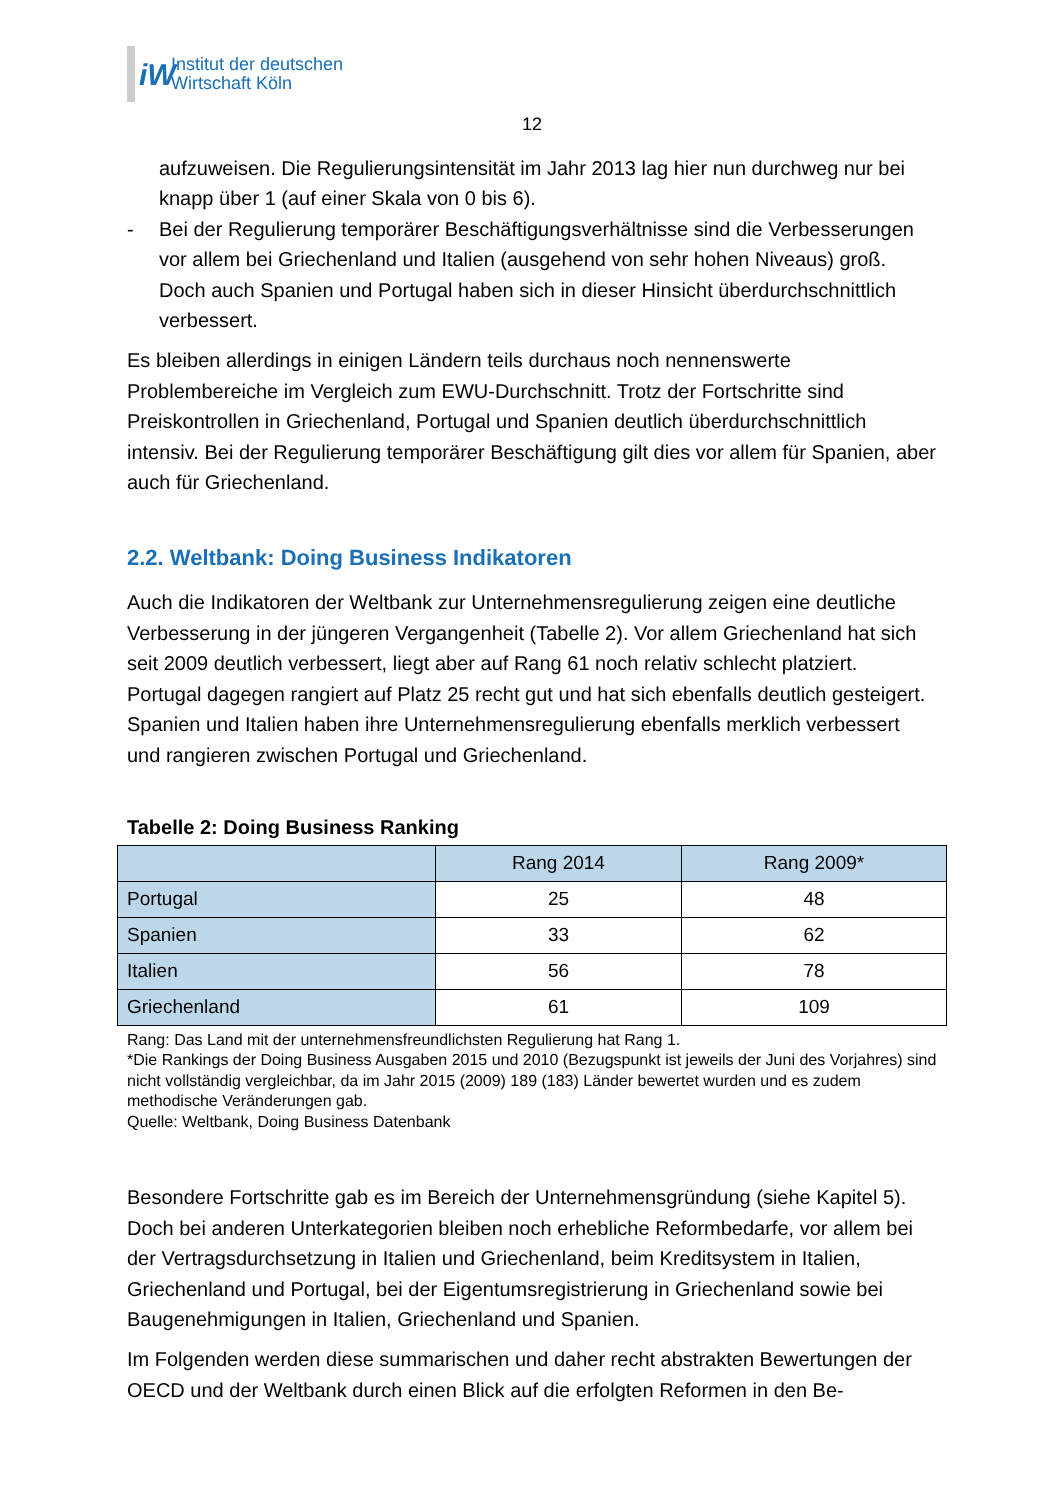iW
Institut der deutschen
Wirtschaft Köln
12
aufzuweisen. Die Regulierungsintensität im Jahr 2013 lag hier nun durchweg nur bei knapp über 1 (auf einer Skala von 0 bis 6).
- Bei der Regulierung temporärer Beschäftigungsverhältnisse sind die Verbesserungen vor allem bei Griechenland und Italien (ausgehend von sehr hohen Niveaus) groß. Doch auch Spanien und Portugal haben sich in dieser Hinsicht überdurchschnittlich verbessert.
Es bleiben allerdings in einigen Ländern teils durchaus noch nennenswerte Problembereiche im Vergleich zum EWU-Durchschnitt. Trotz der Fortschritte sind Preiskontrollen in Griechenland, Portugal und Spanien deutlich überdurchschnittlich intensiv. Bei der Regulierung temporärer Beschäftigung gilt dies vor allem für Spanien, aber auch für Griechenland.
2.2. Weltbank: Doing Business Indikatoren
Auch die Indikatoren der Weltbank zur Unternehmensregulierung zeigen eine deutliche Verbesserung in der jüngeren Vergangenheit (Tabelle 2). Vor allem Griechenland hat sich seit 2009 deutlich verbessert, liegt aber auf Rang 61 noch relativ schlecht platziert. Portugal dagegen rangiert auf Platz 25 recht gut und hat sich ebenfalls deutlich gesteigert. Spanien und Italien haben ihre Unternehmensregulierung ebenfalls merklich verbessert und rangieren zwischen Portugal und Griechenland.
Tabelle 2: Doing Business Ranking
| | Rang 2014 | Rang 2009* |
| --- | --- | --- |
| Portugal | 25 | 48 |
| Spanien | 33 | 62 |
| Italien | 56 | 78 |
| Griechenland | 61 | 109 |
Rang: Das Land mit der unternehmensfreundlichsten Regulierung hat Rang 1.
*Die Rankings der Doing Business Ausgaben 2015 und 2010 (Bezugspunkt ist jeweils der Juni des Vorjahres) sind nicht vollständig vergleichbar, da im Jahr 2015 (2009) 189 (183) Länder bewertet wurden und es zudem methodische Veränderungen gab.
Quelle: Weltbank, Doing Business Datenbank
Besondere Fortschritte gab es im Bereich der Unternehmensgründung (siehe Kapitel 5). Doch bei anderen Unterkategorien bleiben noch erhebliche Reformbedarfe, vor allem bei der Vertragsdurchsetzung in Italien und Griechenland, beim Kreditsystem in Italien, Griechenland und Portugal, bei der Eigentumsregistrierung in Griechenland sowie bei Baugenehmigungen in Italien, Griechenland und Spanien.
Im Folgenden werden diese summarischen und daher recht abstrakten Bewertungen der OECD und der Weltbank durch einen Blick auf die erfolgten Reformen in den Be-